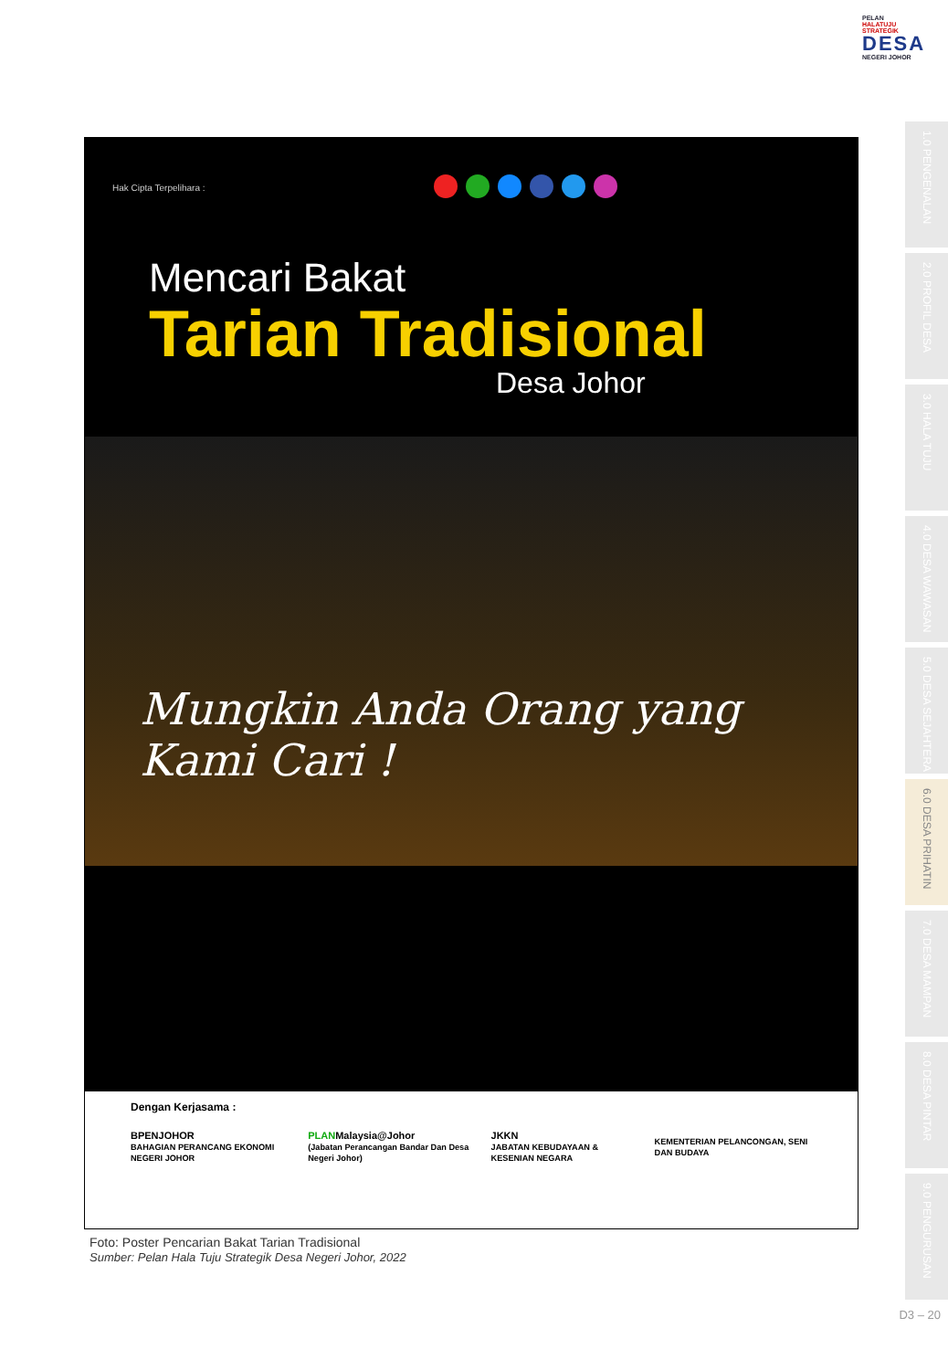PELAN
HALATUJU STRATEGIK
DESA
NEGERI JOHOR
1.0 PENGENALAN
2.0 PROFIL DESA
3.0 HALA TUJU
4.0 DESA WAWASAN
5.0 DESA SEJAHTERA
6.0 DESA PRIHATIN
7.0 DESA MAMPAN
8.0 DESA PINTAR
9.0 PENGURUSAN
Hak Cipta Terpelihara :
Mencari Bakat
Tarian Tradisional
Desa Johor
Mungkin Anda Orang yang Kami Cari !
Dengan Kerjasama :
BPENJOHOR
BAHAGIAN PERANCANG EKONOMI NEGERI JOHOR PLANMalaysia@Johor
(Jabatan Perancangan Bandar Dan Desa Negeri Johor) JKKN
JABATAN KEBUDAYAAN & KESENIAN NEGARA KEMENTERIAN PELANCONGAN, SENI DAN BUDAYA
Foto: Poster Pencarian Bakat Tarian Tradisional
Sumber: Pelan Hala Tuju Strategik Desa Negeri Johor, 2022
D3 – 20